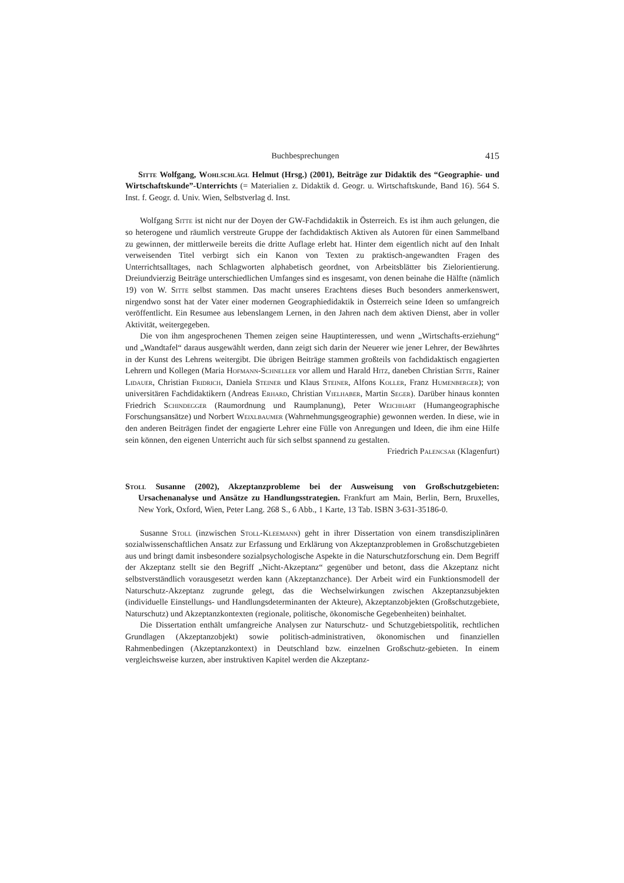Buchbesprechungen 415
Sitte Wolfgang, Wohlschlägl Helmut (Hrsg.) (2001), Beiträge zur Didaktik des “Geographie- und Wirtschaftskunde”-Unterrichts (= Materialien z. Didaktik d. Geogr. u. Wirtschaftskunde, Band 16). 564 S. Inst. f. Geogr. d. Univ. Wien, Selbstverlag d. Inst.
Wolfgang Sitte ist nicht nur der Doyen der GW-Fachdidaktik in Österreich. Es ist ihm auch gelungen, die so heterogene und räumlich verstreute Gruppe der fachdidaktisch Aktiven als Autoren für einen Sammelband zu gewinnen, der mittlerweile bereits die dritte Auflage erlebt hat. Hinter dem eigentlich nicht auf den Inhalt verweisenden Titel verbirgt sich ein Kanon von Texten zu praktisch-angewandten Fragen des Unterrichtsalltages, nach Schlagworten alphabetisch geordnet, von Arbeitsblätter bis Zielorientierung. Dreiundvierzig Beiträge unterschiedlichen Umfanges sind es insgesamt, von denen beinahe die Hälfte (nämlich 19) von W. Sitte selbst stammen. Das macht unseres Erachtens dieses Buch besonders anmerkenswert, nirgendwo sonst hat der Vater einer modernen Geographiedidaktik in Österreich seine Ideen so umfangreich veröffentlicht. Ein Resumee aus lebenslangem Lernen, in den Jahren nach dem aktiven Dienst, aber in voller Aktivität, weitergegeben.
Die von ihm angesprochenen Themen zeigen seine Hauptinteressen, und wenn „Wirtschafts-erziehung“ und „Wandtafel“ daraus ausgewählt werden, dann zeigt sich darin der Neuerer wie jener Lehrer, der Bewährtes in der Kunst des Lehrens weitergibt. Die übrigen Beiträge stammen großteils von fachdidaktisch engagierten Lehrern und Kollegen (Maria Hofmann-Schneller vor allem und Harald Hitz, daneben Christian Sitte, Rainer Lidauer, Christian Fridrich, Daniela Steiner und Klaus Steiner, Alfons Koller, Franz Humenberger); von universitären Fachdidaktikern (Andreas Erhard, Christian Vielhaber, Martin Seger). Darüber hinaus konnten Friedrich Schindegger (Raumordnung und Raumplanung), Peter Weichhart (Humangeographische Forschungsansätze) und Norbert Weixlbaumer (Wahrnehmungsgeographie) gewonnen werden. In diese, wie in den anderen Beiträgen findet der engagierte Lehrer eine Fülle von Anregungen und Ideen, die ihm eine Hilfe sein können, den eigenen Unterricht auch für sich selbst spannend zu gestalten.
Friedrich Palencsar (Klagenfurt)
Stoll Susanne (2002), Akzeptanzprobleme bei der Ausweisung von Großschutzgebieten: Ursachenanalyse und Ansätze zu Handlungsstrategien. Frankfurt am Main, Berlin, Bern, Bruxelles, New York, Oxford, Wien, Peter Lang. 268 S., 6 Abb., 1 Karte, 13 Tab. ISBN 3-631-35186-0.
Susanne Stoll (inzwischen Stoll-Kleemann) geht in ihrer Dissertation von einem transdisziplinären sozialwissenschaftlichen Ansatz zur Erfassung und Erklärung von Akzeptanzproblemen in Großschutzgebieten aus und bringt damit insbesondere sozialpsychologische Aspekte in die Naturschutzforschung ein. Dem Begriff der Akzeptanz stellt sie den Begriff „Nicht-Akzeptanz“ gegenüber und betont, dass die Akzeptanz nicht selbstverständlich vorausgesetzt werden kann (Akzeptanzchance). Der Arbeit wird ein Funktionsmodell der Naturschutz-Akzeptanz zugrunde gelegt, das die Wechselwirkungen zwischen Akzeptanzsubjekten (individuelle Einstellungs- und Handlungsdeterminanten der Akteure), Akzeptanzobjekten (Großschutzgebiete, Naturschutz) und Akzeptanzkontexten (regionale, politische, ökonomische Gegebenheiten) beinhaltet.
Die Dissertation enthält umfangreiche Analysen zur Naturschutz- und Schutzgebietspolitik, rechtlichen Grundlagen (Akzeptanzobjekt) sowie politisch-administrativen, ökonomischen und finanziellen Rahmenbedingen (Akzeptanzkontext) in Deutschland bzw. einzelnen Großschutz-gebieten. In einem vergleichsweise kurzen, aber instruktiven Kapitel werden die Akzeptanz-